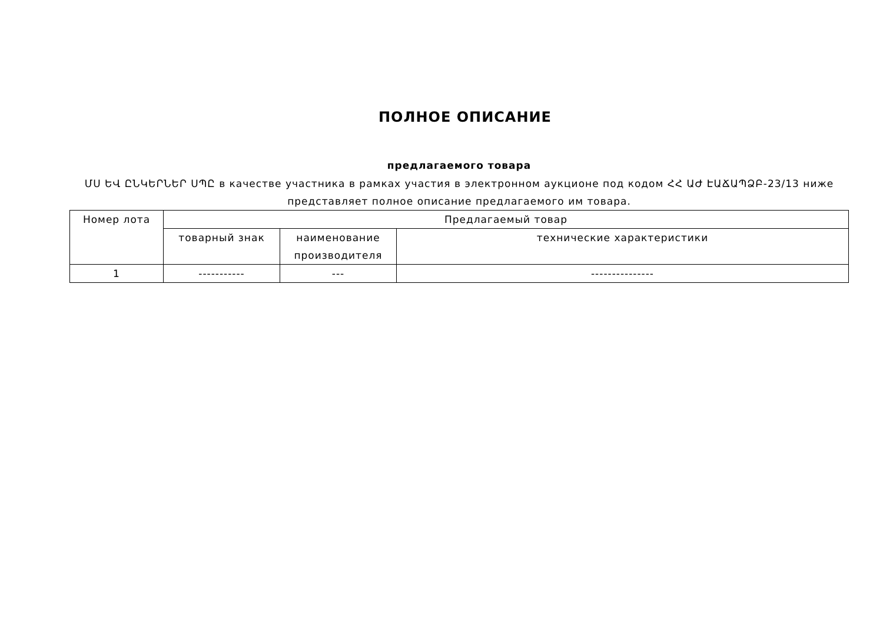ПОЛНОЕ ОПИСАНИЕ
предлагаемого товара
ՄՍ ԵՎ ԸՆԿԵՐՆԵՐ ՍՊԸ в качестве участника в рамках участия в электронном аукционе под кодом ՀՀ ԱԺ ԷԱՃԱՊՁԲ-23/13 ниже представляет полное описание предлагаемого им товара.
| Номер лота | Предлагаемый товар | | |
| --- | --- | --- | --- |
| | товарный знак | наименование производителя | технические характеристики |
| 1 | ----------- | --- | --------------- |